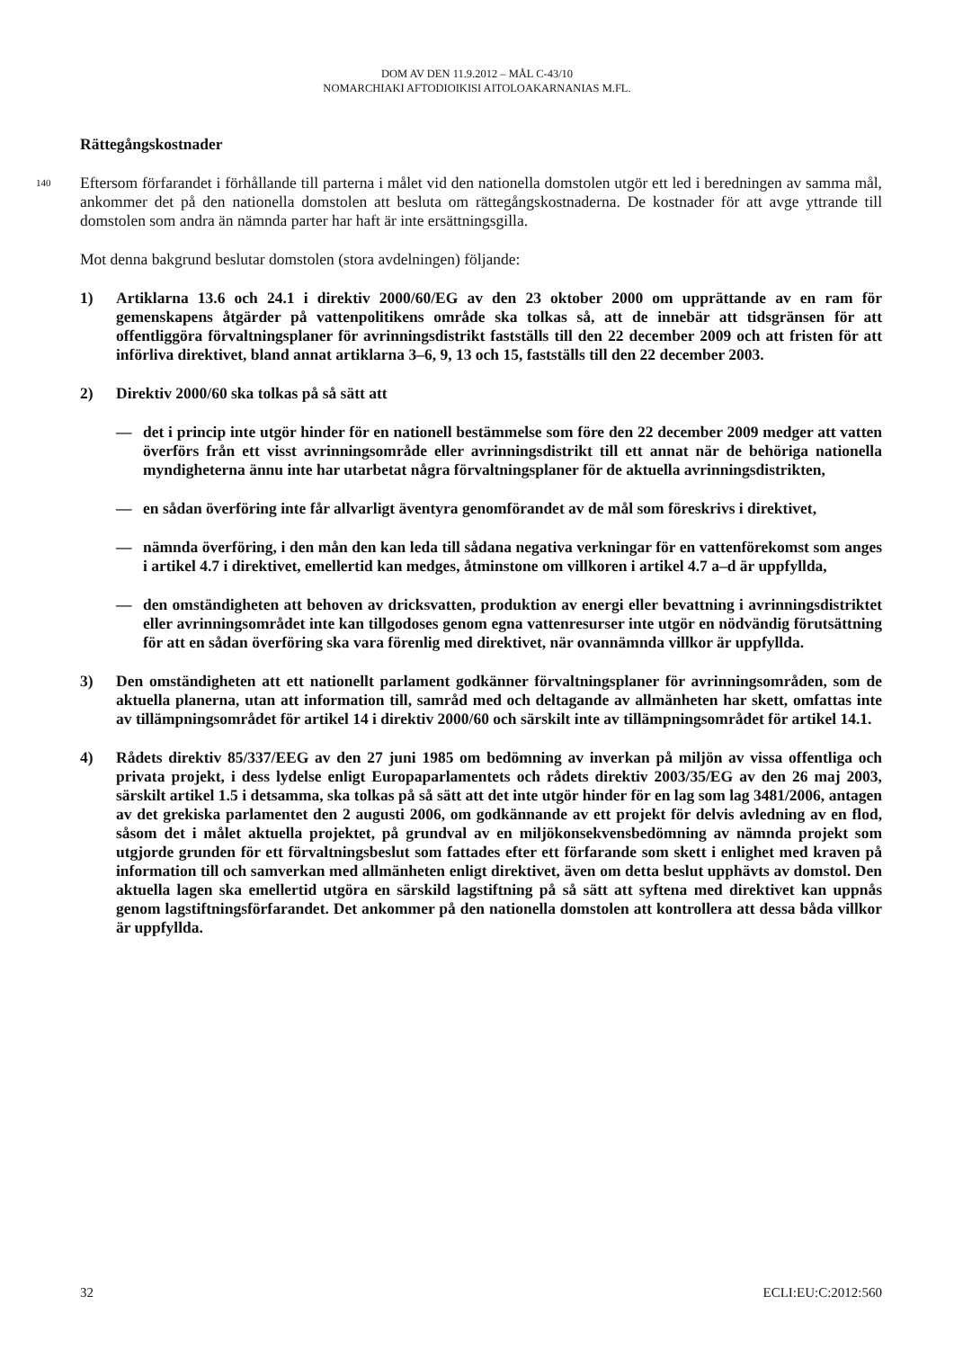DOM AV DEN 11.9.2012 – MÅL C-43/10
NOMARCHIAKI AFTODIOIKISI AITOLOAKARNANIAS M.FL.
Rättegångskostnader
140
Eftersom förfarandet i förhållande till parterna i målet vid den nationella domstolen utgör ett led i beredningen av samma mål, ankommer det på den nationella domstolen att besluta om rättegångskostnaderna. De kostnader för att avge yttrande till domstolen som andra än nämnda parter har haft är inte ersättningsgilla.
Mot denna bakgrund beslutar domstolen (stora avdelningen) följande:
1) Artiklarna 13.6 och 24.1 i direktiv 2000/60/EG av den 23 oktober 2000 om upprättande av en ram för gemenskapens åtgärder på vattenpolitikens område ska tolkas så, att de innebär att tidsgränsen för att offentliggöra förvaltningsplaner för avrinningsdistrikt fastställs till den 22 december 2009 och att fristen för att införliva direktivet, bland annat artiklarna 3–6, 9, 13 och 15, fastställs till den 22 december 2003.
2) Direktiv 2000/60 ska tolkas på så sätt att
— det i princip inte utgör hinder för en nationell bestämmelse som före den 22 december 2009 medger att vatten överförs från ett visst avrinningsområde eller avrinningsdistrikt till ett annat när de behöriga nationella myndigheterna ännu inte har utarbetat några förvaltningsplaner för de aktuella avrinningsdistrikten,
— en sådan överföring inte får allvarligt äventyra genomförandet av de mål som föreskrivs i direktivet,
— nämnda överföring, i den mån den kan leda till sådana negativa verkningar för en vattenförekomst som anges i artikel 4.7 i direktivet, emellertid kan medges, åtminstone om villkoren i artikel 4.7 a–d är uppfyllda,
— den omständigheten att behoven av dricksvatten, produktion av energi eller bevattning i avrinningsdistriktet eller avrinningsområdet inte kan tillgodoses genom egna vattenresurser inte utgör en nödvändig förutsättning för att en sådan överföring ska vara förenlig med direktivet, när ovannämnda villkor är uppfyllda.
3) Den omständigheten att ett nationellt parlament godkänner förvaltningsplaner för avrinningsområden, som de aktuella planerna, utan att information till, samråd med och deltagande av allmänheten har skett, omfattas inte av tillämpningsområdet för artikel 14 i direktiv 2000/60 och särskilt inte av tillämpningsområdet för artikel 14.1.
4) Rådets direktiv 85/337/EEG av den 27 juni 1985 om bedömning av inverkan på miljön av vissa offentliga och privata projekt, i dess lydelse enligt Europaparlamentets och rådets direktiv 2003/35/EG av den 26 maj 2003, särskilt artikel 1.5 i detsamma, ska tolkas på så sätt att det inte utgör hinder för en lag som lag 3481/2006, antagen av det grekiska parlamentet den 2 augusti 2006, om godkännande av ett projekt för delvis avledning av en flod, såsom det i målet aktuella projektet, på grundval av en miljökonsekvensbedömning av nämnda projekt som utgjorde grunden för ett förvaltningsbeslut som fattades efter ett förfarande som skett i enlighet med kraven på information till och samverkan med allmänheten enligt direktivet, även om detta beslut upphävts av domstol. Den aktuella lagen ska emellertid utgöra en särskild lagstiftning på så sätt att syftena med direktivet kan uppnås genom lagstiftningsförfarandet. Det ankommer på den nationella domstolen att kontrollera att dessa båda villkor är uppfyllda.
32 ECLI:EU:C:2012:560